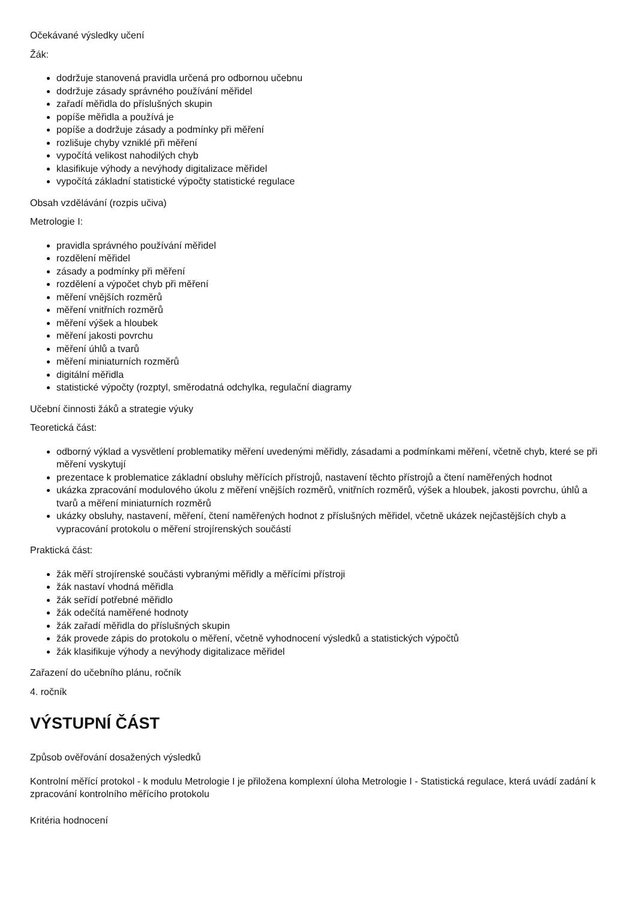Očekávané výsledky učení
Žák:
dodržuje stanovená pravidla určená pro odbornou učebnu
dodržuje zásady správného používání měřidel
zařadí měřidla do příslušných skupin
popíše měřidla a používá je
popíše a dodržuje zásady a podmínky při měření
rozlišuje chyby vzniklé při měření
vypočítá velikost nahodilých chyb
klasifikuje výhody a nevýhody digitalizace měřidel
vypočítá základní statistické výpočty statistické regulace
Obsah vzdělávání (rozpis učiva)
Metrologie I:
pravidla správného používání měřidel
rozdělení měřidel
zásady a podmínky při měření
rozdělení a výpočet chyb při měření
měření vnějších rozměrů
měření vnitřních rozměrů
měření výšek a hloubek
měření jakosti povrchu
měření úhlů a tvarů
měření miniaturních rozměrů
digitální měřidla
statistické výpočty (rozptyl, směrodatná odchylka, regulační diagramy
Učební činnosti žáků a strategie výuky
Teoretická část:
odborný výklad a vysvětlení problematiky měření uvedenými měřidly, zásadami a podmínkami měření, včetně chyb, které se při měření vyskytují
prezentace k problematice základní obsluhy měřících přístrojů, nastavení těchto přístrojů a čtení naměřených hodnot
ukázka zpracování modulového úkolu z měření vnějších rozměrů, vnitřních rozměrů, výšek a hloubek, jakosti povrchu, úhlů a tvarů a měření miniaturních rozměrů
ukázky obsluhy, nastavení, měření, čtení naměřených hodnot z příslušných měřidel, včetně ukázek nejčastějších chyb a vypracování protokolu o měření strojírenských součástí
Praktická část:
žák měří strojírenské součásti vybranými měřidly a měřícími přístroji
žák nastaví vhodná měřidla
žák seřídí potřebné měřidlo
žák odečítá naměřené hodnoty
žák zařadí měřidla do příslušných skupin
žák provede zápis do protokolu o měření, včetně vyhodnocení výsledků a statistických výpočtů
žák klasifikuje výhody a nevýhody digitalizace měřidel
Zařazení do učebního plánu, ročník
4. ročník
VÝSTUPNÍ ČÁST
Způsob ověřování dosažených výsledků
Kontrolní měřící protokol - k modulu Metrologie I je přiložena komplexní úloha Metrologie I - Statistická regulace, která uvádí zadání k zpracování kontrolního měřícího protokolu
Kritéria hodnocení